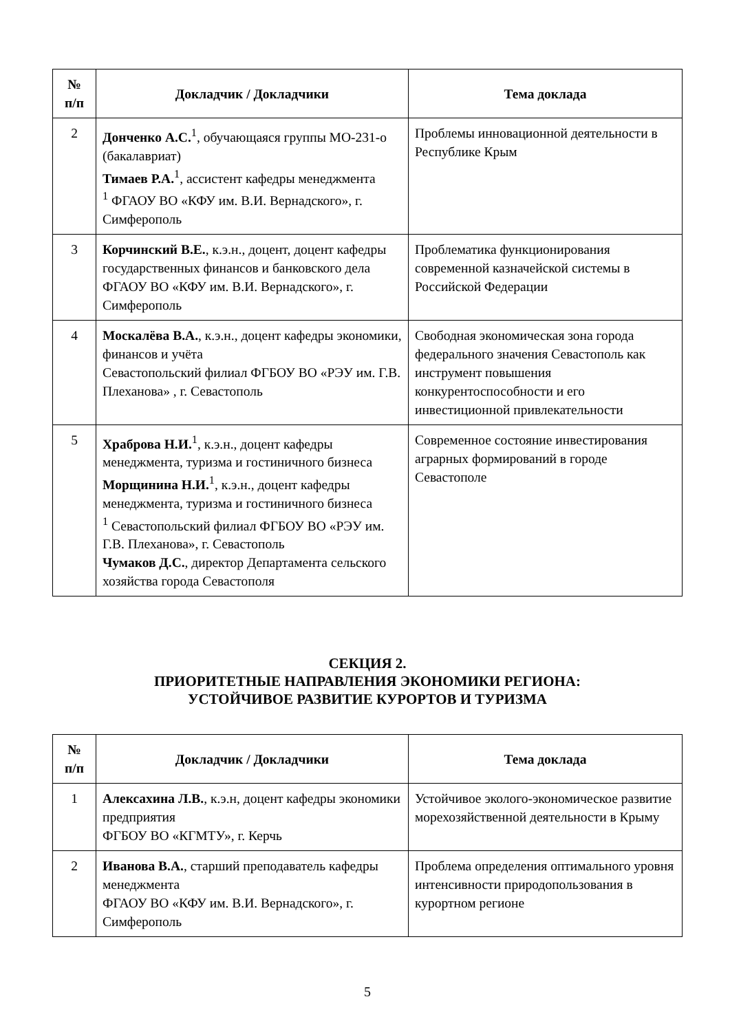| № п/п | Докладчик / Докладчики | Тема доклада |
| --- | --- | --- |
| 2 | Донченко А.С.<sup>1</sup>, обучающаяся группы МО-231-о (бакалавриат) Тимаев Р.А.<sup>1</sup>, ассистент кафедры менеджмента <sup>1</sup> ФГАОУ ВО «КФУ им. В.И. Вернадского», г. Симферополь | Проблемы инновационной деятельности в Республике Крым |
| 3 | Корчинский В.Е. , к.э.н., доцент, доцент кафедры государственных финансов и банковского дела ФГАОУ ВО «КФУ им. В.И. Вернадского», г. Симферополь | Проблематика функционирования современной казначейской системы в Российской Федерации |
| 4 | Москалёва В.А. , к.э.н., доцент кафедры экономики, финансов и учёта Севастопольский филиал ФГБОУ ВО «РЭУ им. Г.В. Плеханова» , г. Севастополь | Свободная экономическая зона города федерального значения Севастополь как инструмент повышения конкурентоспособности и его инвестиционной привлекательности |
| 5 | Храброва Н.И.<sup>1</sup>, к.э.н., доцент кафедры менеджмента, туризма и гостиничного бизнеса Морщинина Н.И.<sup>1</sup>, к.э.н., доцент кафедры менеджмента, туризма и гостиничного бизнеса <sup>1</sup> Севастопольский филиал ФГБОУ ВО «РЭУ им. Г.В. Плеханова», г. Севастополь Чумаков Д.С. , директор Департамента сельского хозяйства города Севастополя | Современное состояние инвестирования аграрных формирований в городе Севастополе |
СЕКЦИЯ 2.
ПРИОРИТЕТНЫЕ НАПРАВЛЕНИЯ ЭКОНОМИКИ РЕГИОНА:
УСТОЙЧИВОЕ РАЗВИТИЕ КУРОРТОВ И ТУРИЗМА
| № п/п | Докладчик / Докладчики | Тема доклада |
| --- | --- | --- |
| 1 | Алексахина Л.В. , к.э.н, доцент кафедры экономики предприятия ФГБОУ ВО «КГМТУ», г. Керчь | Устойчивое эколого-экономическое развитие морехозяйственной деятельности в Крыму |
| 2 | Иванова В.А. , старший преподаватель кафедры менеджмента ФГАОУ ВО «КФУ им. В.И. Вернадского», г. Симферополь | Проблема определения оптимального уровня интенсивности природопользования в курортном регионе |
5